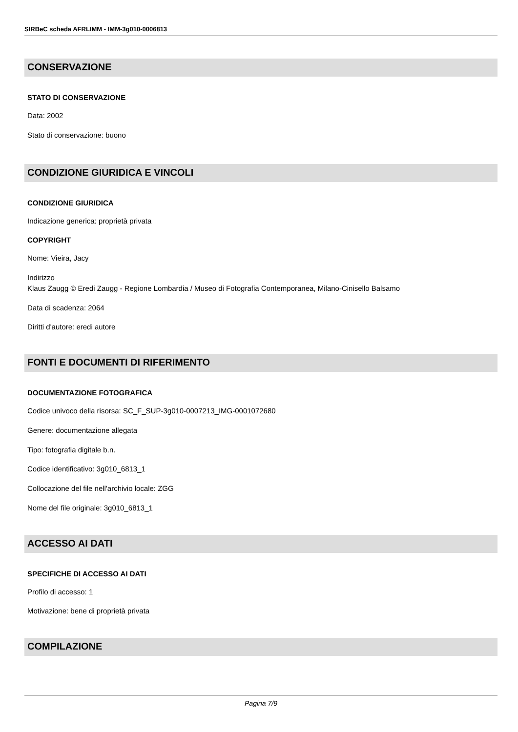SIRBeC scheda AFRLIMM - IMM-3g010-0006813
CONSERVAZIONE
STATO DI CONSERVAZIONE
Data: 2002
Stato di conservazione: buono
CONDIZIONE GIURIDICA E VINCOLI
CONDIZIONE GIURIDICA
Indicazione generica: proprietà privata
COPYRIGHT
Nome: Vieira, Jacy
Indirizzo
Klaus Zaugg © Eredi Zaugg - Regione Lombardia / Museo di Fotografia Contemporanea, Milano-Cinisello Balsamo
Data di scadenza: 2064
Diritti d'autore: eredi autore
FONTI E DOCUMENTI DI RIFERIMENTO
DOCUMENTAZIONE FOTOGRAFICA
Codice univoco della risorsa: SC_F_SUP-3g010-0007213_IMG-0001072680
Genere: documentazione allegata
Tipo: fotografia digitale b.n.
Codice identificativo: 3g010_6813_1
Collocazione del file nell'archivio locale: ZGG
Nome del file originale: 3g010_6813_1
ACCESSO AI DATI
SPECIFICHE DI ACCESSO AI DATI
Profilo di accesso: 1
Motivazione: bene di proprietà privata
COMPILAZIONE
Pagina 7/9